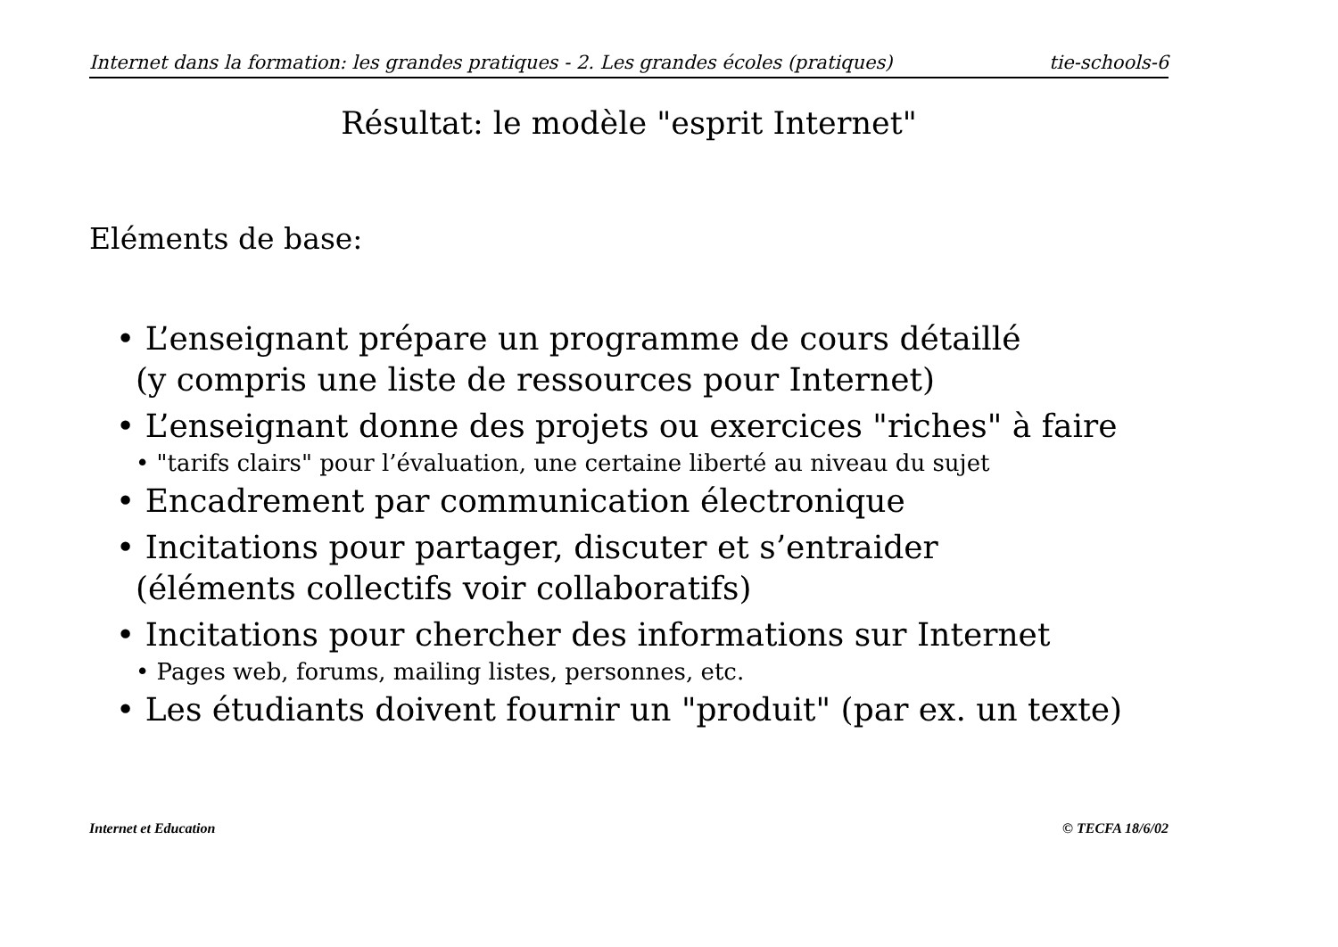Internet dans la formation: les grandes pratiques - 2. Les grandes écoles (pratiques) tie-schools-6
Résultat: le modèle "esprit Internet"
Eléments de base:
• L’enseignant prépare un programme de cours détaillé
(y compris une liste de ressources pour Internet)
• L’enseignant donne des projets ou exercices "riches" à faire
• "tarifs clairs" pour l’évaluation, une certaine liberté au niveau du sujet
• Encadrement par communication électronique
• Incitations pour partager, discuter et s’entraider
(éléments collectifs voir collaboratifs)
• Incitations pour chercher des informations sur Internet
• Pages web, forums, mailing listes, personnes, etc.
• Les étudiants doivent fournir un "produit" (par ex. un texte)
Internet et Education © TECFA 18/6/02